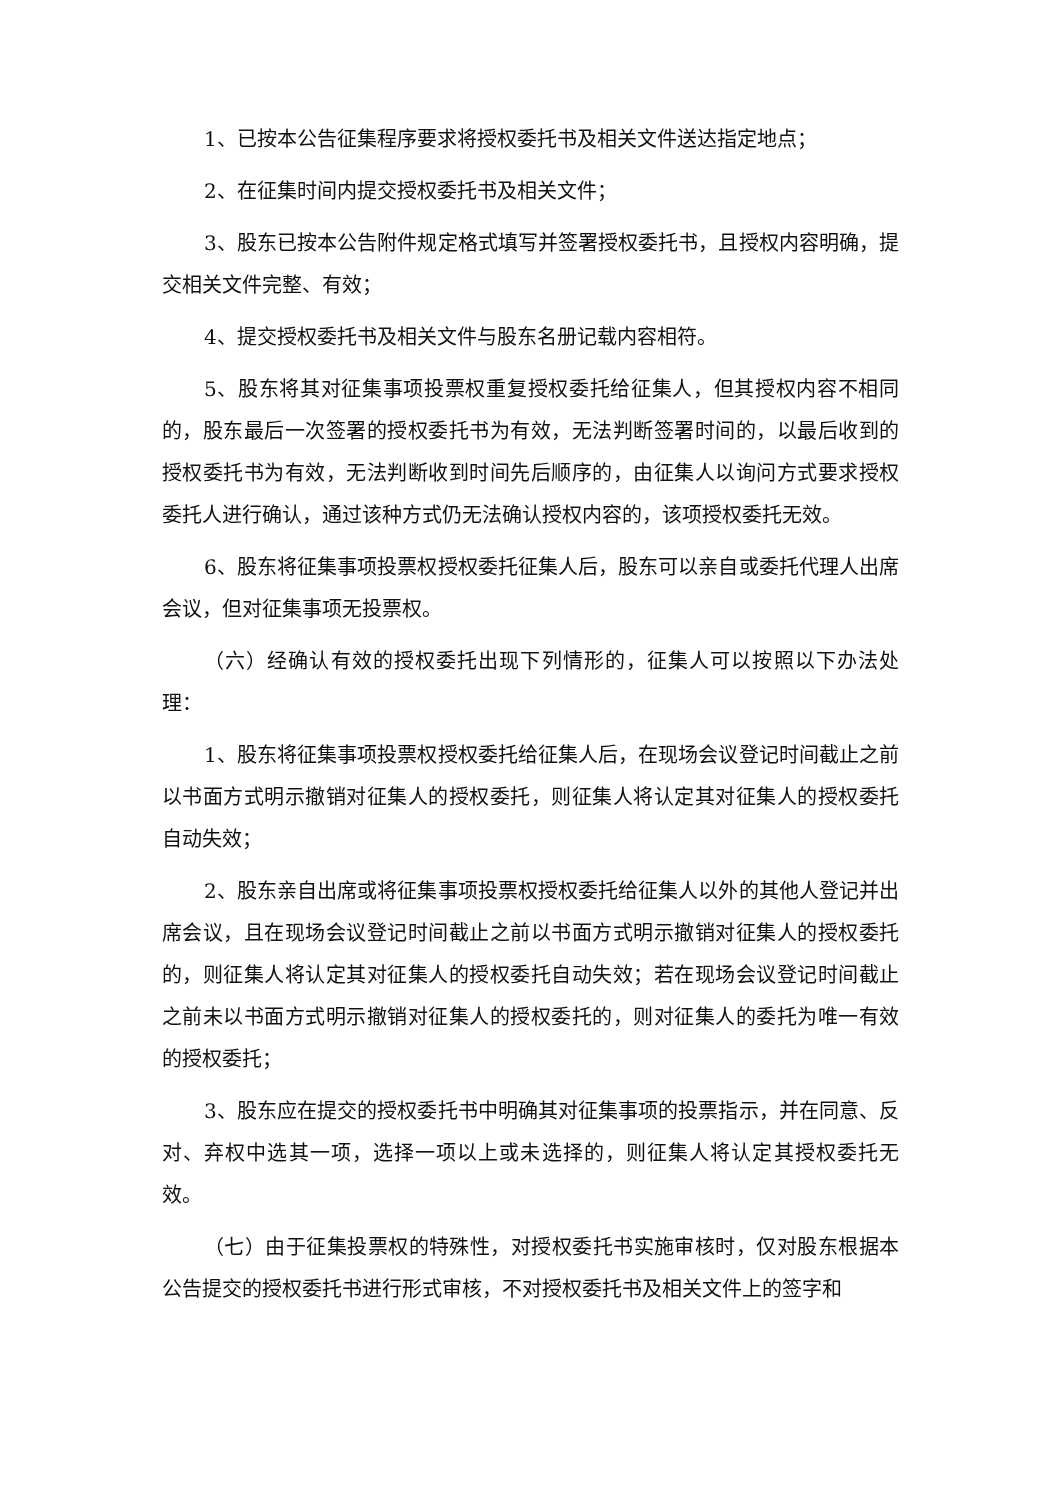1、已按本公告征集程序要求将授权委托书及相关文件送达指定地点；
2、在征集时间内提交授权委托书及相关文件；
3、股东已按本公告附件规定格式填写并签署授权委托书，且授权内容明确，提交相关文件完整、有效；
4、提交授权委托书及相关文件与股东名册记载内容相符。
5、股东将其对征集事项投票权重复授权委托给征集人，但其授权内容不相同的，股东最后一次签署的授权委托书为有效，无法判断签署时间的，以最后收到的授权委托书为有效，无法判断收到时间先后顺序的，由征集人以询问方式要求授权委托人进行确认，通过该种方式仍无法确认授权内容的，该项授权委托无效。
6、股东将征集事项投票权授权委托征集人后，股东可以亲自或委托代理人出席会议，但对征集事项无投票权。
（六）经确认有效的授权委托出现下列情形的，征集人可以按照以下办法处理：
1、股东将征集事项投票权授权委托给征集人后，在现场会议登记时间截止之前以书面方式明示撤销对征集人的授权委托，则征集人将认定其对征集人的授权委托自动失效；
2、股东亲自出席或将征集事项投票权授权委托给征集人以外的其他人登记并出席会议，且在现场会议登记时间截止之前以书面方式明示撤销对征集人的授权委托的，则征集人将认定其对征集人的授权委托自动失效；若在现场会议登记时间截止之前未以书面方式明示撤销对征集人的授权委托的，则对征集人的委托为唯一有效的授权委托；
3、股东应在提交的授权委托书中明确其对征集事项的投票指示，并在同意、反对、弃权中选其一项，选择一项以上或未选择的，则征集人将认定其授权委托无效。
（七）由于征集投票权的特殊性，对授权委托书实施审核时，仅对股东根据本公告提交的授权委托书进行形式审核，不对授权委托书及相关文件上的签字和